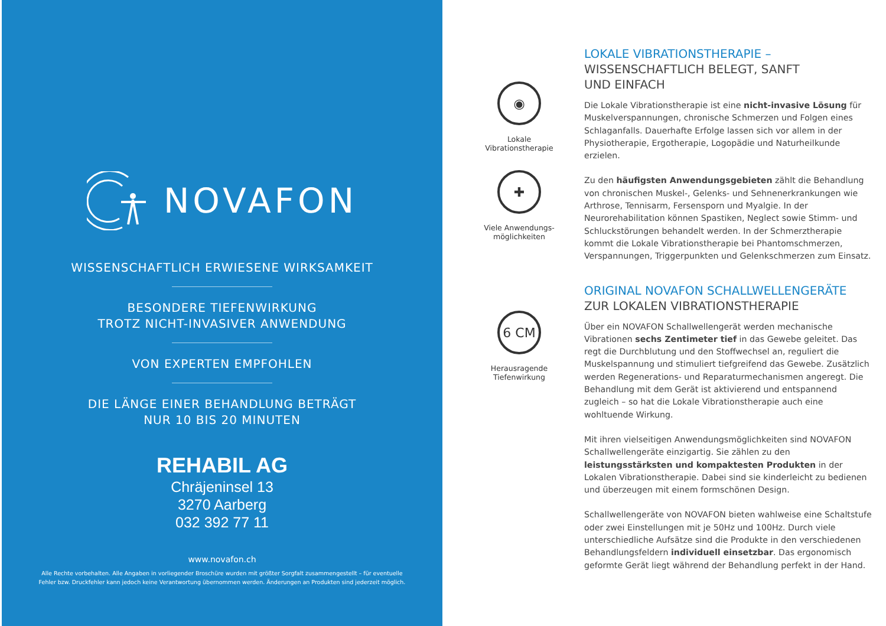NOVAFON
WISSENSCHAFTLICH ERWIESENE WIRKSAMKEIT
BESONDERE TIEFENWIRKUNG
TROTZ NICHT-INVASIVER ANWENDUNG
VON EXPERTEN EMPFOHLEN
DIE LÄNGE EINER BEHANDLUNG BETRÄGT
NUR 10 BIS 20 MINUTEN
REHABIL AG
Chräjeninsel 13
3270 Aarberg
032 392 77 11
www.novafon.ch
Alle Rechte vorbehalten. Alle Angaben in vorliegender Broschüre wurden mit größter Sorgfalt zusammengestellt – für eventuelle
Fehler bzw. Druckfehler kann jedoch keine Verantwortung übernommen werden. Änderungen an Produkten sind jederzeit möglich.
◉
Lokale
Vibrationstherapie
✚
Viele Anwendungs-
möglichkeiten
6 CM
Herausragende
Tiefenwirkung
LOKALE VIBRATIONSTHERAPIE –
WISSENSCHAFTLICH BELEGT, SANFT
UND EINFACH
Die Lokale Vibrationstherapie ist eine nicht-invasive Lösung für Muskel­verspannungen, chronische Schmerzen und Folgen eines Schlaganfalls. Dauerhafte Erfolge lassen sich vor allem in der Physiotherapie, Ergo­therapie, Logopädie und Naturheilkunde erzielen.
Zu den häufigsten Anwendungsgebieten zählt die Behandlung von chronischen Muskel-, Gelenks- und Sehnenerkrankungen wie Arthrose, Tennisarm, Fersensporn und Myalgie. In der Neurorehabilitation können Spastiken, Neglect sowie Stimm- und Schluckstörungen behandelt werden. In der Schmerztherapie kommt die Lokale Vibrationstherapie bei Phantomschmerzen, Verspannungen, Triggerpunkten und Gelenk­schmerzen zum Einsatz.
ORIGINAL NOVAFON SCHALLWELLENGERÄTE
ZUR LOKALEN VIBRATIONSTHERAPIE
Über ein NOVAFON Schallwellengerät werden mechanische Vibrationen sechs Zentimeter tief in das Gewebe geleitet. Das regt die Durchblutung und den Stoffwechsel an, reguliert die Muskelspannung und stimuliert tiefgreifend das Gewebe. Zusätzlich werden Regenerations- und Repara­turmechanismen angeregt. Die Behandlung mit dem Gerät ist aktivierend und entspannend zugleich – so hat die Lokale Vibrationstherapie auch eine wohltuende Wirkung.
Mit ihren vielseitigen Anwendungsmöglichkeiten sind NOVAFON Schallwellengeräte einzigartig. Sie zählen zu den leistungsstärksten und kompaktesten Produkten in der Lokalen Vibrationstherapie. Dabei sind sie kinderleicht zu bedienen und überzeugen mit einem formschönen Design.
Schallwellengeräte von NOVAFON bieten wahlweise eine Schaltstufe oder zwei Einstellungen mit je 50Hz und 100Hz. Durch viele unterschied­liche Aufsätze sind die Produkte in den verschiedenen Behandlungs­feldern individuell einsetzbar. Das ergonomisch geformte Gerät liegt während der Behandlung perfekt in der Hand.